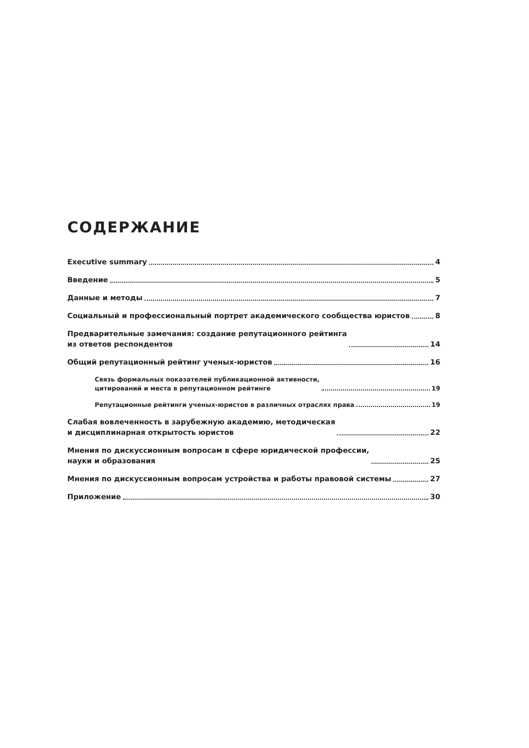СОДЕРЖАНИЕ
Executive summary 4
Введение 5
Данные и методы 7
Социальный и профессиональный портрет академического сообщества юристов 8
Предварительные замечания: создание репутационного рейтинга
из ответов респондентов 14
Общий репутационный рейтинг ученых-юристов 16
Связь формальных показателей публикационной активности,
цитирований и места в репутационном рейтинге 19
Репутационные рейтинги ученых-юристов в различных отраслях права 19
Слабая вовлеченность в зарубежную академию, методическая
и дисциплинарная открытость юристов 22
Мнения по дискуссионным вопросам в сфере юридической профессии,
науки и образования 25
Мнения по дискуссионным вопросам устройства и работы правовой системы 27
Приложение 30